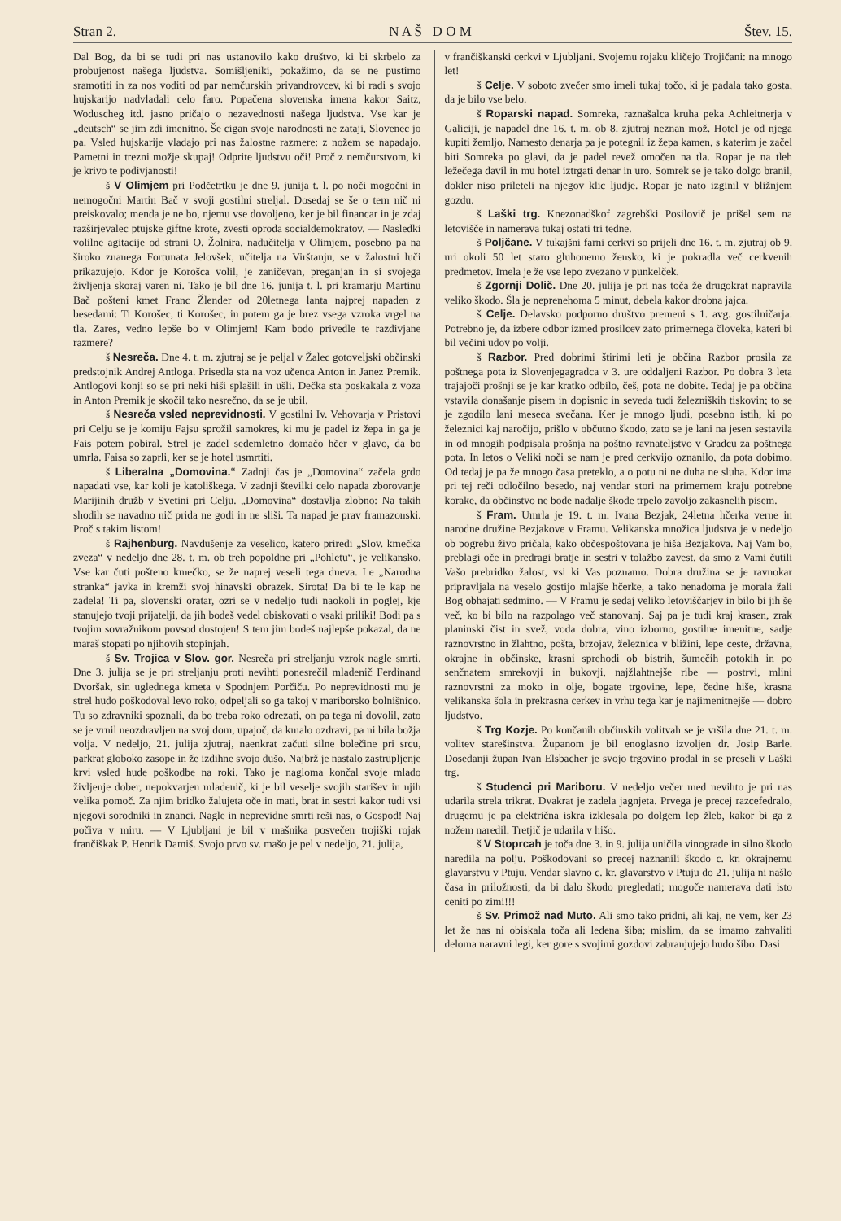Stran 2. N A Š D O M Štev. 15.
Dal Bog, da bi se tudi pri nas ustanovilo kako društvo, ki bi skrbelo za probujenost našega ljudstva. Somišljeniki, pokažimo, da se ne pustimo sramotiti in za nos voditi od par nemčurskih privandrovcev, ki bi radi s svojo hujskarijo nadvladali celo faro. Popačena slovenska imena kakor Saitz, Woduscheg itd. jasno pričajo o nezavednosti našega ljudstva. Vse kar je „deutsch“ se jim zdi imenitno. Še cigan svoje narodnosti ne zataji, Slovenec jo pa. Vsled hujskarije vladajo pri nas žalostne razmere: z nožem se napadajo. Pametni in trezni možje skupaj! Odprite ljudstvu oči! Proč z nemčurstvom, ki je krivo te podivjanosti!
š V Olimjem pri Podčetrtku je dne 9. junija t. l. po noči mogočni in nemogočni Martin Bač v svoji gostilni streljal. Dosedaj se še o tem nič ni preiskovalo; menda je ne bo, njemu vse dovoljeno, ker je bil financar in je zdaj razširjevalec ptujske giftne krote, zvesti oproda socialdemokratov. — Nasledki volilne agitacije od strani O. Žolnira, nadučitelja v Olimjem, posebno pa na široko znanega Fortunata Jelovšek, učitelja na Virštanju, se v žalostni luči prikazujejo. Kdor je Korošca volil, je zaničevan, preganjan in si svojega življenja skoraj varen ni. Tako je bil dne 16. junija t. l. pri kramarju Martinu Bač pošteni kmet Franc Žlender od 20letnega lanta najprej napaden z besedami: Ti Korošec, ti Korošec, in potem ga je brez vsega vzroka vrgel na tla. Zares, vedno lepše bo v Olimjem! Kam bodo privedle te razdivjane razmere?
š Nesreča. Dne 4. t. m. zjutraj se je peljal v Žalec gotoveljski občinski predstojnik Andrej Antloga. Prisedla sta na voz učenca Anton in Janez Premik. Antlogovi konji so se pri neki hiši splašili in ušli. Dečka sta poskakala z voza in Anton Premik je skočil tako nesrečno, da se je ubil.
š Nesreča vsled neprevidnosti. V gostilni Iv. Vehovarja v Pristovi pri Celju se je komiju Fajsu sprožil samokres, ki mu je padel iz žepa in ga je Fais potem pobiral. Strel je zadel sedemletno domačo hčer v glavo, da bo umrla. Faisa so zaprli, ker se je hotel usmrtiti.
š Liberalna „Domovina.“ Zadnji čas je „Domovina“ začela grdo napadati vse, kar koli je katoliškega. V zadnji številki celo napada zborovanje Marijinih družb v Svetini pri Celju. „Domovina“ dostavlja zlobno: Na takih shodih se navadno nič prida ne godi in ne sliši. Ta napad je prav framazonski. Proč s takim listom!
š Rajhenburg. Navdušenje za veselico, katero priredi „Slov. kmečka zveza“ v nedeljo dne 28. t. m. ob treh popoldne pri „Pohletu“, je velikansko. Vse kar čuti pošteno kmečko, se že naprej veseli tega dneva. Le „Narodna stranka“ javka in kremži svoj hinavski obrazek. Sirota! Da bi te le kap ne zadela! Ti pa, slovenski oratar, ozri se v nedeljo tudi naokoli in poglej, kje stanujejo tvoji prijatelji, da jih bodeš vedel obiskovati o vsaki priliki! Bodi pa s tvojim sovražnikom povsod dostojen! S tem jim bodeš najlepše pokazal, da ne maraš stopati po njihovih stopinjah.
š Sv. Trojica v Slov. gor. Nesreča pri streljanju vzrok nagle smrti. Dne 3. julija se je pri streljanju proti nevihti ponesrečil mladenič Ferdinand Dvoršak, sin uglednega kmeta v Spodnjem Porčiču. Po neprevidnosti mu je strel hudo poškodoval levo roko, odpeljali so ga takoj v mariborsko bolnišnico. Tu so zdravniki spoznali, da bo treba roko odrezati, on pa tega ni dovolil, zato se je vrnil neozdravljen na svoj dom, upajoč, da kmalo ozdravi, pa ni bila božja volja. V nedeljo, 21. julija zjutraj, naenkrat začuti silne bolečine pri srcu, parkrat globoko zasope in že izdihne svojo dušo. Najbrž je nastalo zastrupljenje krvi vsled hude poškodbe na roki. Tako je nagloma končal svoje mlado življenje dober, nepokvarjen mladenič, ki je bil veselje svojih starišev in njih velika pomoč. Za njim bridko žalujeta oče in mati, brat in sestri kakor tudi vsi njegovi sorodniki in znanci. Nagle in neprevidne smrti reši nas, o Gospod! Naj počiva v miru. — V Ljubljani je bil v mašnika posvečen trojiški rojak frančiškak P. Henrik Damiš. Svojo prvo sv. mašo je pel v nedeljo, 21. julija,
v frančiškanski cerkvi v Ljubljani. Svojemu rojaku kličejo Trojičani: na mnogo let!
š Celje. V soboto zvečer smo imeli tukaj točo, ki je padala tako gosta, da je bilo vse belo.
š Roparski napad. Somreka, raznašalca kruha peka Achleitnerja v Galiciji, je napadel dne 16. t. m. ob 8. zjutraj neznan mož. Hotel je od njega kupiti žemljo. Namesto denarja pa je potegnil iz žepa kamen, s katerim je začel biti Somreka po glavi, da je padel revež omočen na tla. Ropar je na tleh ležečega davil in mu hotel iztrgati denar in uro. Somrek se je tako dolgo branil, dokler niso prileteli na njegov klic ljudje. Ropar je nato izginil v bližnjem gozdu.
š Laški trg. Knezonadškof zagrebški Posilovič je prišel sem na letovišče in namerava tukaj ostati tri tedne.
š Poljčane. V tukajšni farni cerkvi so prijeli dne 16. t. m. zjutraj ob 9. uri okoli 50 let staro gluhonemo žensko, ki je pokradla več cerkvenih predmetov. Imela je že vse lepo zvezano v punkelček.
š Zgornji Dolič. Dne 20. julija je pri nas toča že drugokrat napravila veliko škodo. Šla je neprenehoma 5 minut, debela kakor drobna jajca.
š Celje. Delavsko podporno društvo premeni s 1. avg. gostilničarja. Potrebno je, da izbere odbor izmed prosilcev zato primernega človeka, kateri bi bil večini udov po volji.
š Razbor. Pred dobrimi štirimi leti je občina Razbor prosila za poštnega pota iz Slovenjegagradca v 3. ure oddaljeni Razbor. Po dobra 3 leta trajajoči prošnji se je kar kratko odbilo, češ, pota ne dobite. Tedaj je pa občina vstavila donašanje pisem in dopisnic in seveda tudi železniških tiskovin; to se je zgodilo lani meseca svečana. Ker je mnogo ljudi, posebno istih, ki po železnici kaj naročijo, prišlo v občutno škodo, zato se je lani na jesen sestavila in od mnogih podpisala prošnja na poštno ravnateljstvo v Gradcu za poštnega pota. In letos o Veliki noči se nam je pred cerkvijo oznanilo, da pota dobimo. Od tedaj je pa že mnogo časa preteklo, a o potu ni ne duha ne sluha. Kdor ima pri tej reči odločilno besedo, naj vendar stori na primernem kraju potrebne korake, da občinstvo ne bode nadalje škode trpelo zavoljo zakasnelih pisem.
š Fram. Umrla je 19. t. m. Ivana Bezjak, 24letna hčerka verne in narodne družine Bezjakove v Framu. Velikanska množica ljudstva je v nedeljo ob pogrebu živo pričala, kako občespoštovana je hiša Bezjakova. Naj Vam bo, preblagi oče in predragi bratje in sestri v tolažbo zavest, da smo z Vami čutili Vašo prebridko žalost, vsi ki Vas poznamo. Dobra družina se je ravnokar pripravljala na veselo gostijo mlajše hčerke, a tako nenadoma je morala žali Bog obhajati sedmino. — V Framu je sedaj veliko letoviščarjev in bilo bi jih še več, ko bi bilo na razpolago več stanovanj. Saj pa je tudi kraj krasen, zrak planinski čist in svež, voda dobra, vino izborno, gostilne imenitne, sadje raznovrstno in žlahtno, pošta, brzojav, železnica v bližini, lepe ceste, državna, okrajne in občinske, krasni sprehodi ob bistrih, šumečih potokih in po senčnatem smrekovji in bukovji, najžlahtnejše ribe — postrvi, mlini raznovrstni za moko in olje, bogate trgovine, lepe, čedne hiše, krasna velikanska šola in prekrasna cerkev in vrhu tega kar je najimenitnejše — dobro ljudstvo.
š Trg Kozje. Po končanih občinskih volitvah se je vršila dne 21. t. m. volitev starešinstva. Županom je bil enoglasno izvoljen dr. Josip Barle. Dosedanji župan Ivan Elsbacher je svojo trgovino prodal in se preseli v Laški trg.
š Studenci pri Mariboru. V nedeljo večer med nevihto je pri nas udarila strela trikrat. Dvakrat je zadela jagnjeta. Prvega je precej razcefedralo, drugemu je pa električna iskra izklesala po dolgem lep žleb, kakor bi ga z nožem naredil. Tretjič je udarila v hišo.
š V Stoprcah je toča dne 3. in 9. julija uničila vinograde in silno škodo naredila na polju. Poškodovani so precej naznanili škodo c. kr. okrajnemu glavarstvu v Ptuju. Vendar slavno c. kr. glavarstvo v Ptuju do 21. julija ni našlo časa in priložnosti, da bi dalo škodo pregledati; mogoče namerava dati isto ceniti po zimi!!!
š Sv. Primož nad Muto. Ali smo tako pridni, ali kaj, ne vem, ker 23 let že nas ni obiskala toča ali ledena šiba; mislim, da se imamo zahvaliti deloma naravni legi, ker gore s svojimi gozdovi zabranjujejo hudo šibo. Dasi